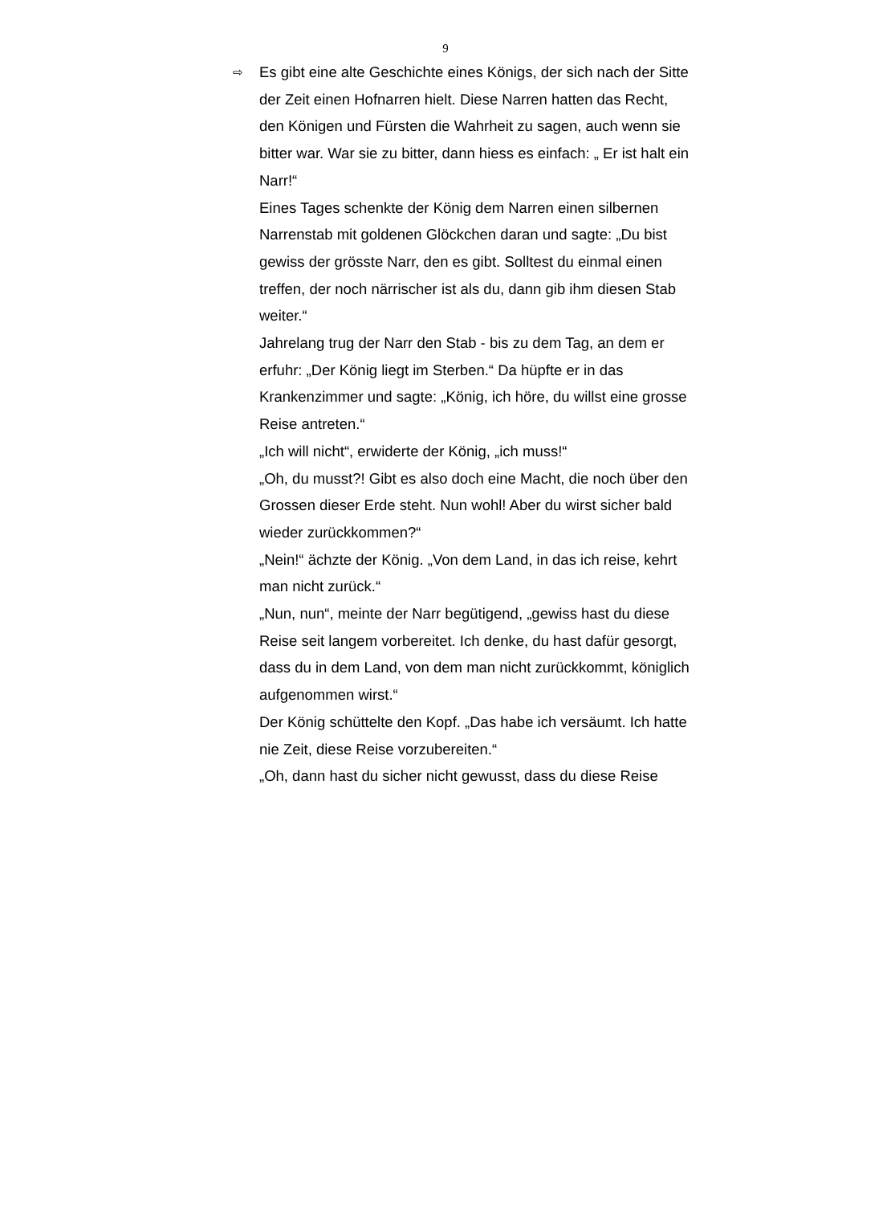9
⇨
Es gibt eine alte Geschichte eines Königs, der sich nach der Sitte der Zeit einen Hofnarren hielt. Diese Narren hatten das Recht, den Königen und Fürsten die Wahrheit zu sagen, auch wenn sie bitter war. War sie zu bitter, dann hiess es einfach: „ Er ist halt ein Narr!“
Eines Tages schenkte der König dem Narren einen silbernen Narrenstab mit goldenen Glöckchen daran und sagte: „Du bist gewiss der grösste Narr, den es gibt. Solltest du einmal einen treffen, der noch närrischer ist als du, dann gib ihm diesen Stab weiter.“
Jahrelang trug der Narr den Stab - bis zu dem Tag, an dem er erfuhr: „Der König liegt im Sterben.“ Da hüpfte er in das Krankenzimmer und sagte: „König, ich höre, du willst eine grosse Reise antreten.“
„Ich will nicht“, erwiderte der König, „ich muss!“
„Oh, du musst?! Gibt es also doch eine Macht, die noch über den Grossen dieser Erde steht. Nun wohl! Aber du wirst sicher bald wieder zurückkommen?“
„Nein!“ ächzte der König. „Von dem Land, in das ich reise, kehrt man nicht zurück.“
„Nun, nun“, meinte der Narr begütigend, „gewiss hast du diese Reise seit langem vorbereitet. Ich denke, du hast dafür gesorgt, dass du in dem Land, von dem man nicht zurückkommt, königlich aufgenommen wirst.“
Der König schüttelte den Kopf. „Das habe ich versäumt. Ich hatte nie Zeit, diese Reise vorzubereiten.“
„Oh, dann hast du sicher nicht gewusst, dass du diese Reise